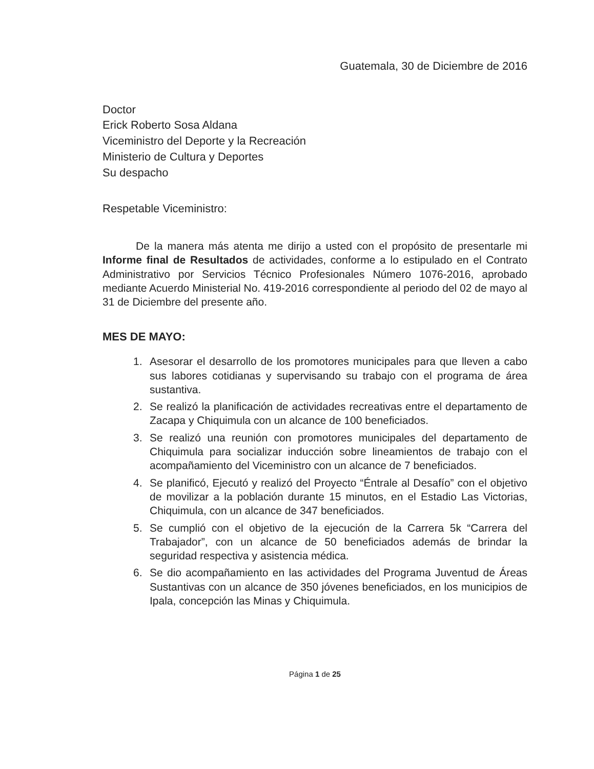Guatemala, 30 de Diciembre de 2016
Doctor
Erick Roberto Sosa Aldana
Viceministro del Deporte y la Recreación
Ministerio de Cultura y Deportes
Su despacho
Respetable Viceministro:
De la manera más atenta me dirijo a usted con el propósito de presentarle mi Informe final de Resultados de actividades, conforme a lo estipulado en el Contrato Administrativo por Servicios Técnico Profesionales Número 1076-2016, aprobado mediante Acuerdo Ministerial No. 419-2016 correspondiente al periodo del 02 de mayo al 31 de Diciembre del presente año.
MES DE MAYO:
1. Asesorar el desarrollo de los promotores municipales para que lleven a cabo sus labores cotidianas y supervisando su trabajo con el programa de área sustantiva.
2. Se realizó la planificación de actividades recreativas entre el departamento de Zacapa y Chiquimula con un alcance de 100 beneficiados.
3. Se realizó una reunión con promotores municipales del departamento de Chiquimula para socializar inducción sobre lineamientos de trabajo con el acompañamiento del Viceministro con un alcance de 7 beneficiados.
4. Se planificó, Ejecutó y realizó del Proyecto “Éntrale al Desafío” con el objetivo de movilizar a la población durante 15 minutos, en el Estadio Las Victorias, Chiquimula, con un alcance de 347 beneficiados.
5. Se cumplió con el objetivo de la ejecución de la Carrera 5k “Carrera del Trabajador”, con un alcance de 50 beneficiados además de brindar la seguridad respectiva y asistencia médica.
6. Se dio acompañamiento en las actividades del Programa Juventud de Áreas Sustantivas con un alcance de 350 jóvenes beneficiados, en los municipios de Ipala, concepción las Minas y Chiquimula.
Página 1 de 25